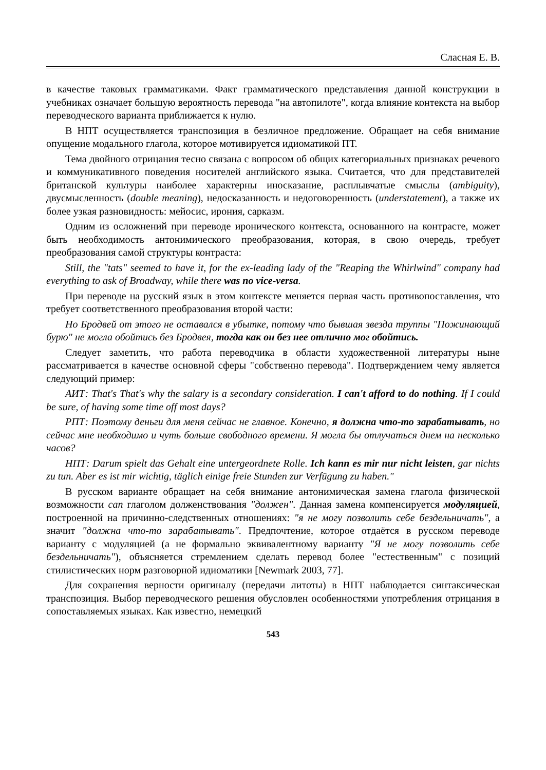Сласная Е. В.
в качестве таковых грамматиками. Факт грамматического представления данной конструкции в учебниках означает большую вероятность перевода "на автопилоте", когда влияние контекста на выбор переводческого варианта приближается к нулю.
В НПТ осуществляется транспозиция в безличное предложение. Обращает на себя внимание опущение модального глагола, которое мотивируется идиоматикой ПТ.
Тема двойного отрицания тесно связана с вопросом об общих категориальных признаках речевого и коммуникативного поведения носителей английского языка. Считается, что для представителей британской культуры наиболее характерны иносказание, расплывчатые смыслы (ambiguity), двусмысленность (double meaning), недосказанность и недоговоренность (understatement), а также их более узкая разновидность: мейосис, ирония, сарказм.
Одним из осложнений при переводе иронического контекста, основанного на контрасте, может быть необходимость антонимического преобразования, которая, в свою очередь, требует преобразования самой структуры контраста:
Still, the "tats" seemed to have it, for the ex-leading lady of the "Reaping the Whirlwind" company had everything to ask of Broadway, while there was no vice-versa.
При переводе на русский язык в этом контексте меняется первая часть противопоставления, что требует соответственного преобразования второй части:
Но Бродвей от этого не оставался в убытке, потому что бывшая звезда труппы "Пожинающий бурю" не могла обойтись без Бродвея, тогда как он без нее отлично мог обойтись.
Следует заметить, что работа переводчика в области художественной литературы ныне рассматривается в качестве основной сферы "собственно перевода". Подтверждением чему является следующий пример:
АИТ: That's That's why the salary is a secondary consideration. I can't afford to do nothing. If I could be sure, of having some time off most days?
РПТ: Поэтому деньги для меня сейчас не главное. Конечно, я должна что-то зарабатывать, но сейчас мне необходимо и чуть больше свободного времени. Я могла бы отлучаться днем на несколько часов?
НПТ: Darum spielt das Gehalt eine untergeordnete Rolle. Ich kann es mir nur nicht leisten, gar nichts zu tun. Aber es ist mir wichtig, täglich einige freie Stunden zur Verfügung zu haben."
В русском варианте обращает на себя внимание антонимическая замена глагола физической возможности can глаголом долженствования "должен". Данная замена компенсируется модуляцией, построенной на причинно-следственных отношениях: "я не могу позволить себе бездельничать", а значит "должна что-то зарабатывать". Предпочтение, которое отдаётся в русском переводе варианту с модуляцией (а не формально эквивалентному варианту "Я не могу позволить себе бездельничать"), объясняется стремлением сделать перевод более "естественным" с позиций стилистических норм разговорной идиоматики [Newmark 2003, 77].
Для сохранения верности оригиналу (передачи литоты) в НПТ наблюдается синтаксическая транспозиция. Выбор переводческого решения обусловлен особенностями употребления отрицания в сопоставляемых языках. Как известно, немецкий
543